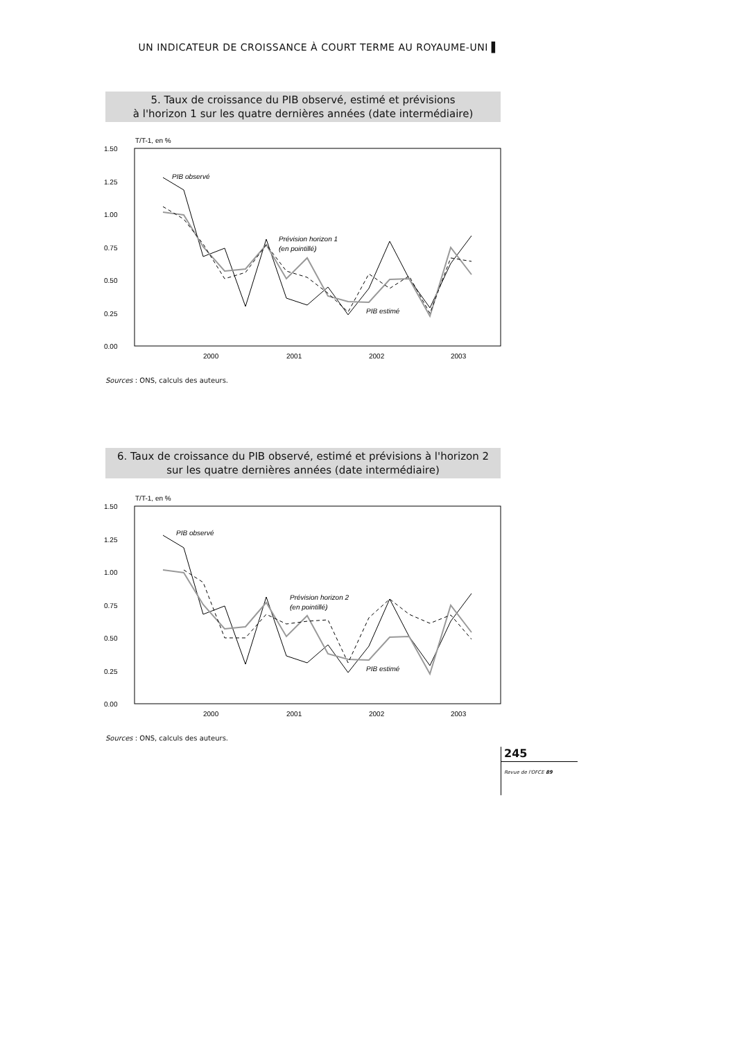UN INDICATEUR DE CROISSANCE À COURT TERME AU ROYAUME-UNI ▌
5. Taux de croissance du PIB observé, estimé et prévisions
à l'horizon 1 sur les quatre dernières années (date intermédiaire)
T/T-1, en %
1.50
1.25
1.00
0.75
0.50
0.25
0.00
2000
2001
2002
2003
PIB observé
Prévision horizon 1
(en pointillé)
PIB estimé
Sources : ONS, calculs des auteurs.
6. Taux de croissance du PIB observé, estimé et prévisions à l'horizon 2
sur les quatre dernières années (date intermédiaire)
T/T-1, en %
1.50
1.25
1.00
0.75
0.50
0.25
0.00
2000
2001
2002
2003
PIB observé
Prévision horizon 2
(en pointillé)
PIB estimé
Sources : ONS, calculs des auteurs.
245
Revue de l'OFCE 89